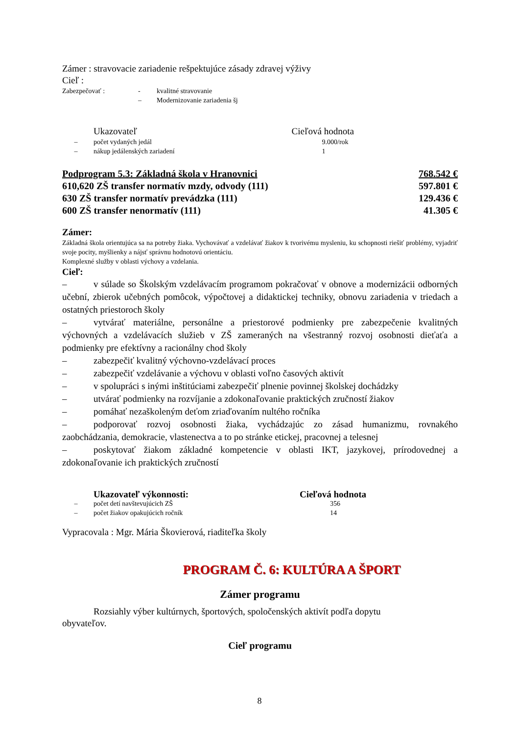Zámer : stravovacie zariadenie rešpektujúce zásady zdravej výživy
Cieľ :
| Zabezpečovať : | - | kvalitné stravovanie |
| | – | Modernizovanie zariadenia šj |
| | Ukazovateľ | Cieľová hodnota |
| – | počet vydaných jedál | 9.000/rok |
| – | nákup jedálenských zariadení | 1 |
Podprogram 5.3: Základná škola v Hranovnici 768.542 €
610,620 ZŠ transfer normatív mzdy, odvody (111) 597.801 €
630 ZŠ transfer normatív prevádzka (111) 129.436 €
600 ZŠ transfer nenormatív (111) 41.305 €
Zámer:
Základná škola orientujúca sa na potreby žiaka. Vychovávať a vzdelávať žiakov k tvorivému mysleniu, ku schopnosti riešiť problémy, vyjadriť svoje pocity, myšlienky a nájsť správnu hodnotovú orientáciu.
Komplexné služby v oblasti výchovy a vzdelania.
Cieľ:
– v súlade so Školským vzdelávacím programom pokračovať v obnove a modernizácii odborných učební, zbierok učebných pomôcok, výpočtovej a didaktickej techniky, obnovu zariadenia v triedach a ostatných priestoroch školy
– vytvárať materiálne, personálne a priestorové podmienky pre zabezpečenie kvalitných výchovných a vzdelávacích služieb v ZŠ zameraných na všestranný rozvoj osobnosti dieťaťa a podmienky pre efektívny a racionálny chod školy
– zabezpečiť kvalitný výchovno-vzdelávací proces
– zabezpečiť vzdelávanie a výchovu v oblasti voľno časových aktivít
– v spolupráci s inými inštitúciami zabezpečiť plnenie povinnej školskej dochádzky
– utvárať podmienky na rozvíjanie a zdokonaľovanie praktických zručností žiakov
– pomáhať nezaškoleným deťom zriaďovaním nultého ročníka
– podporovať rozvoj osobnosti žiaka, vychádzajúc zo zásad humanizmu, rovnakého zaobchádzania, demokracie, vlastenectva a to po stránke etickej, pracovnej a telesnej
– poskytovať žiakom základné kompetencie v oblasti IKT, jazykovej, prírodovednej a zdokonaľovanie ich praktických zručností
| | Ukazovateľ výkonnosti: | Cieľová hodnota |
| – | počet detí navštevujúcich ZŠ | 356 |
| – | počet žiakov opakujúcich ročník | 14 |
Vypracovala : Mgr. Mária Škovierová, riaditeľka školy
PROGRAM Č. 6: KULTÚRA A ŠPORT
Zámer programu
Rozsiahly výber kultúrnych, športových, spoločenských aktivít podľa dopytu obyvateľov.
Cieľ programu
8